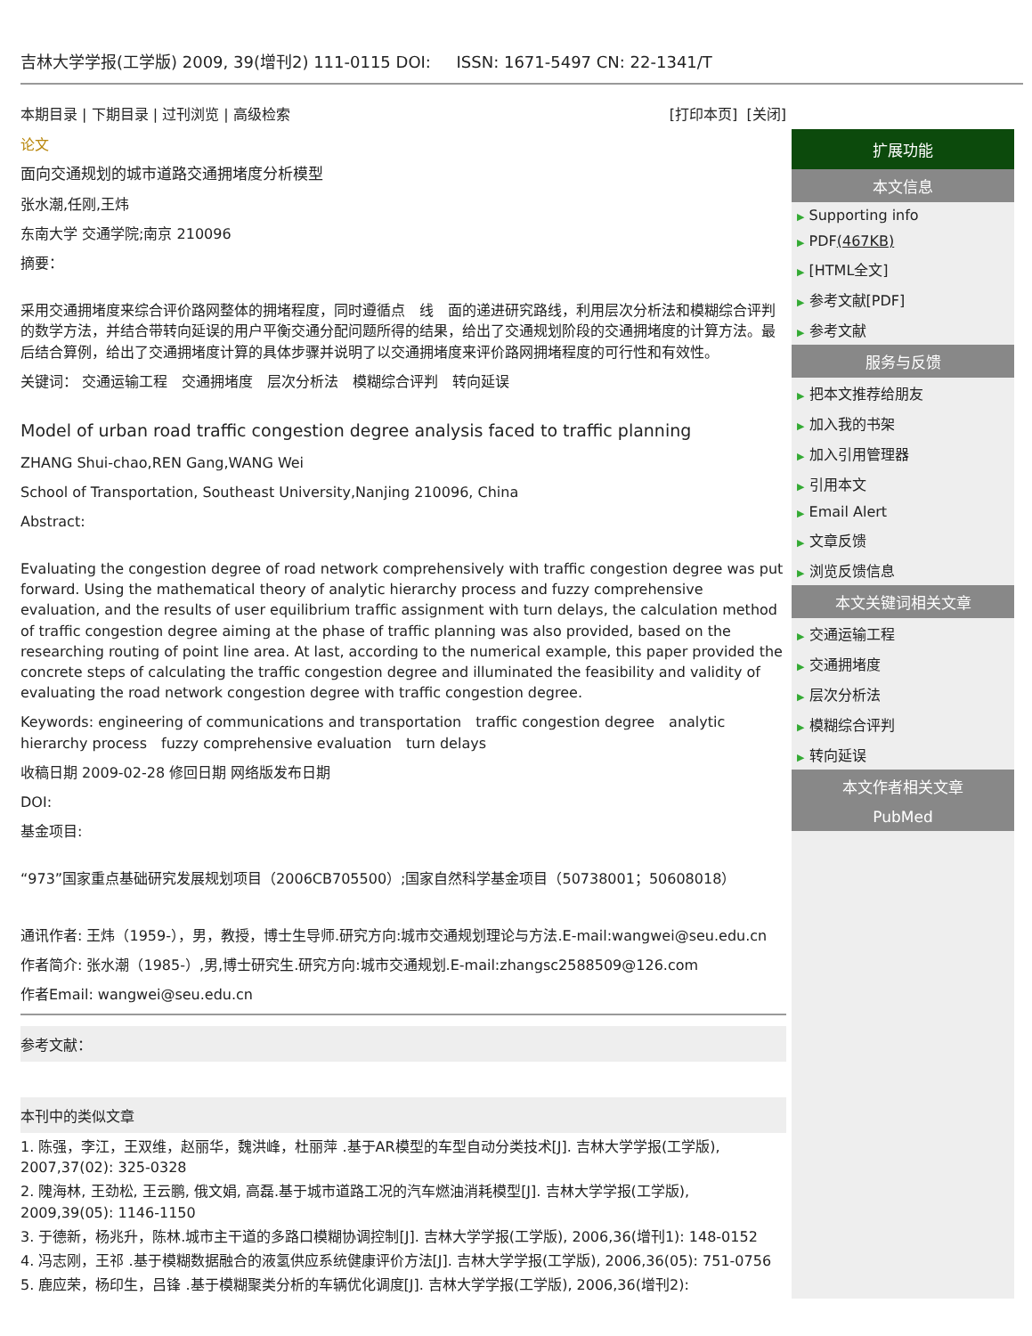吉林大学学报(工学版) 2009, 39(增刊2) 111-0115 DOI: ISSN: 1671-5497 CN: 22-1341/T
本期目录 | 下期目录 | 过刊浏览 | 高级检索 [打印本页] [关闭]
论文
面向交通规划的城市道路交通拥堵度分析模型
张水潮,任刚,王炜
东南大学 交通学院;南京 210096
摘要：
采用交通拥堵度来综合评价路网整体的拥堵程度，同时遵循点　线　面的递进研究路线，利用层次分析法和模糊综合评判的数学方法，并结合带转向延误的用户平衡交通分配问题所得的结果，给出了交通规划阶段的交通拥堵度的计算方法。最后结合算例，给出了交通拥堵度计算的具体步骤并说明了以交通拥堵度来评价路网拥堵程度的可行性和有效性。
关键词： 交通运输工程　交通拥堵度　层次分析法　模糊综合评判　转向延误
Model of urban road traffic congestion degree analysis faced to traffic planning
ZHANG Shui-chao,REN Gang,WANG Wei
School of Transportation, Southeast University,Nanjing 210096, China
Abstract:
Evaluating the congestion degree of road network comprehensively with traffic congestion degree was put forward. Using the mathematical theory of analytic hierarchy process and fuzzy comprehensive evaluation, and the results of user equilibrium traffic assignment with turn delays, the calculation method of traffic congestion degree aiming at the phase of traffic planning was also provided, based on the researching routing of point line area. At last, according to the numerical example, this paper provided the concrete steps of calculating the traffic congestion degree and illuminated the feasibility and validity of evaluating the road network congestion degree with traffic congestion degree.
Keywords: engineering of communications and transportation　traffic congestion degree　analytic hierarchy process　fuzzy comprehensive evaluation　turn delays
收稿日期 2009-02-28 修回日期 网络版发布日期
DOI:
基金项目:
“973”国家重点基础研究发展规划项目（2006CB705500）;国家自然科学基金项目（50738001；50608018）
通讯作者: 王炜（1959-），男，教授，博士生导师.研究方向:城市交通规划理论与方法.E-mail:wangwei@seu.edu.cn
作者简介: 张水潮（1985-）,男,博士研究生.研究方向:城市交通规划.E-mail:zhangsc2588509@126.com
作者Email: wangwei@seu.edu.cn
参考文献：
本刊中的类似文章
1. 陈强，李江，王双维，赵丽华，魏洪峰，杜丽萍 .基于AR模型的车型自动分类技术[J]. 吉林大学学报(工学版), 2007,37(02): 325-0328
2. 隗海林, 王劲松, 王云鹏, 俄文娟, 高磊.基于城市道路工况的汽车燃油消耗模型[J]. 吉林大学学报(工学版), 2009,39(05): 1146-1150
3. 于德新，杨兆升，陈林.城市主干道的多路口模糊协调控制[J]. 吉林大学学报(工学版), 2006,36(增刊1): 148-0152
4. 冯志刚，王祁 .基于模糊数据融合的液氢供应系统健康评价方法[J]. 吉林大学学报(工学版), 2006,36(05): 751-0756
5. 鹿应荣，杨印生，吕锋 .基于模糊聚类分析的车辆优化调度[J]. 吉林大学学报(工学版), 2006,36(增刊2):
扩展功能
本文信息
▶ Supporting info
▶ PDF(467KB)
▶ [HTML全文]
▶ 参考文献[PDF]
▶ 参考文献
服务与反馈
▶ 把本文推荐给朋友
▶ 加入我的书架
▶ 加入引用管理器
▶ 引用本文
▶ Email Alert
▶ 文章反馈
▶ 浏览反馈信息
本文关键词相关文章
▶ 交通运输工程
▶ 交通拥堵度
▶ 层次分析法
▶ 模糊综合评判
▶ 转向延误
本文作者相关文章
PubMed